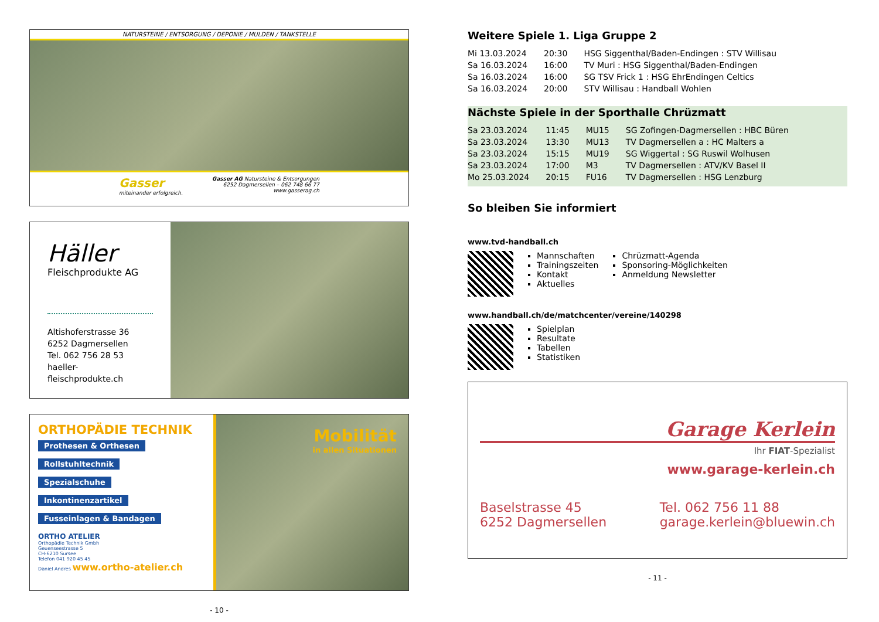NATURSTEINE / ENTSORGUNG / DEPONIE / MULDEN / TANKSTELLE
Gasser
miteinander erfolgreich.
Gasser AG Natursteine & Entsorgungen
6252 Dagmersellen – 062 748 66 77
www.gasserag.ch
Häller
Fleischprodukte AG
Altishoferstrasse 36
6252 Dagmersellen
Tel. 062 756 28 53
haeller-fleischprodukte.ch
ORTHOPÄDIE TECHNIK
Prothesen & Orthesen
Rollstuhltechnik
Spezialschuhe
Inkontinenzartikel
Fusseinlagen & Bandagen
ORTHO ATELIER
Orthopädie Technik Gmbh
Geuenseestrasse 5
CH-6210 Sursee
Telefon 041 920 45 45
Daniel Andres www.ortho-atelier.ch
Mobilität
in allen Situationen
- 10 -
Weitere Spiele 1. Liga Gruppe 2
| Mi 13.03.2024 | 20:30 | HSG Siggenthal/Baden-Endingen : STV Willisau |
| Sa 16.03.2024 | 16:00 | TV Muri : HSG Siggenthal/Baden-Endingen |
| Sa 16.03.2024 | 16:00 | SG TSV Frick 1 : HSG EhrEndingen Celtics |
| Sa 16.03.2024 | 20:00 | STV Willisau : Handball Wohlen |
Nächste Spiele in der Sporthalle Chrüzmatt
| Sa 23.03.2024 | 11:45 | MU15 | SG Zofingen-Dagmersellen : HBC Büren |
| Sa 23.03.2024 | 13:30 | MU13 | TV Dagmersellen a : HC Malters a |
| Sa 23.03.2024 | 15:15 | MU19 | SG Wiggertal : SG Ruswil Wolhusen |
| Sa 23.03.2024 | 17:00 | M3 | TV Dagmersellen : ATV/KV Basel II |
| Mo 25.03.2024 | 20:15 | FU16 | TV Dagmersellen : HSG Lenzburg |
So bleiben Sie informiert
www.tvd-handball.ch
Mannschaften
Trainingszeiten
Kontakt
Aktuelles
Chrüzmatt-Agenda
Sponsoring-Möglichkeiten
Anmeldung Newsletter
www.handball.ch/de/matchcenter/vereine/140298
Spielplan
Resultate
Tabellen
Statistiken
Garage Kerlein
Ihr FIAT-Spezialist
www.garage-kerlein.ch
Baselstrasse 45
6252 Dagmersellen
Tel. 062 756 11 88
garage.kerlein@bluewin.ch
- 11 -